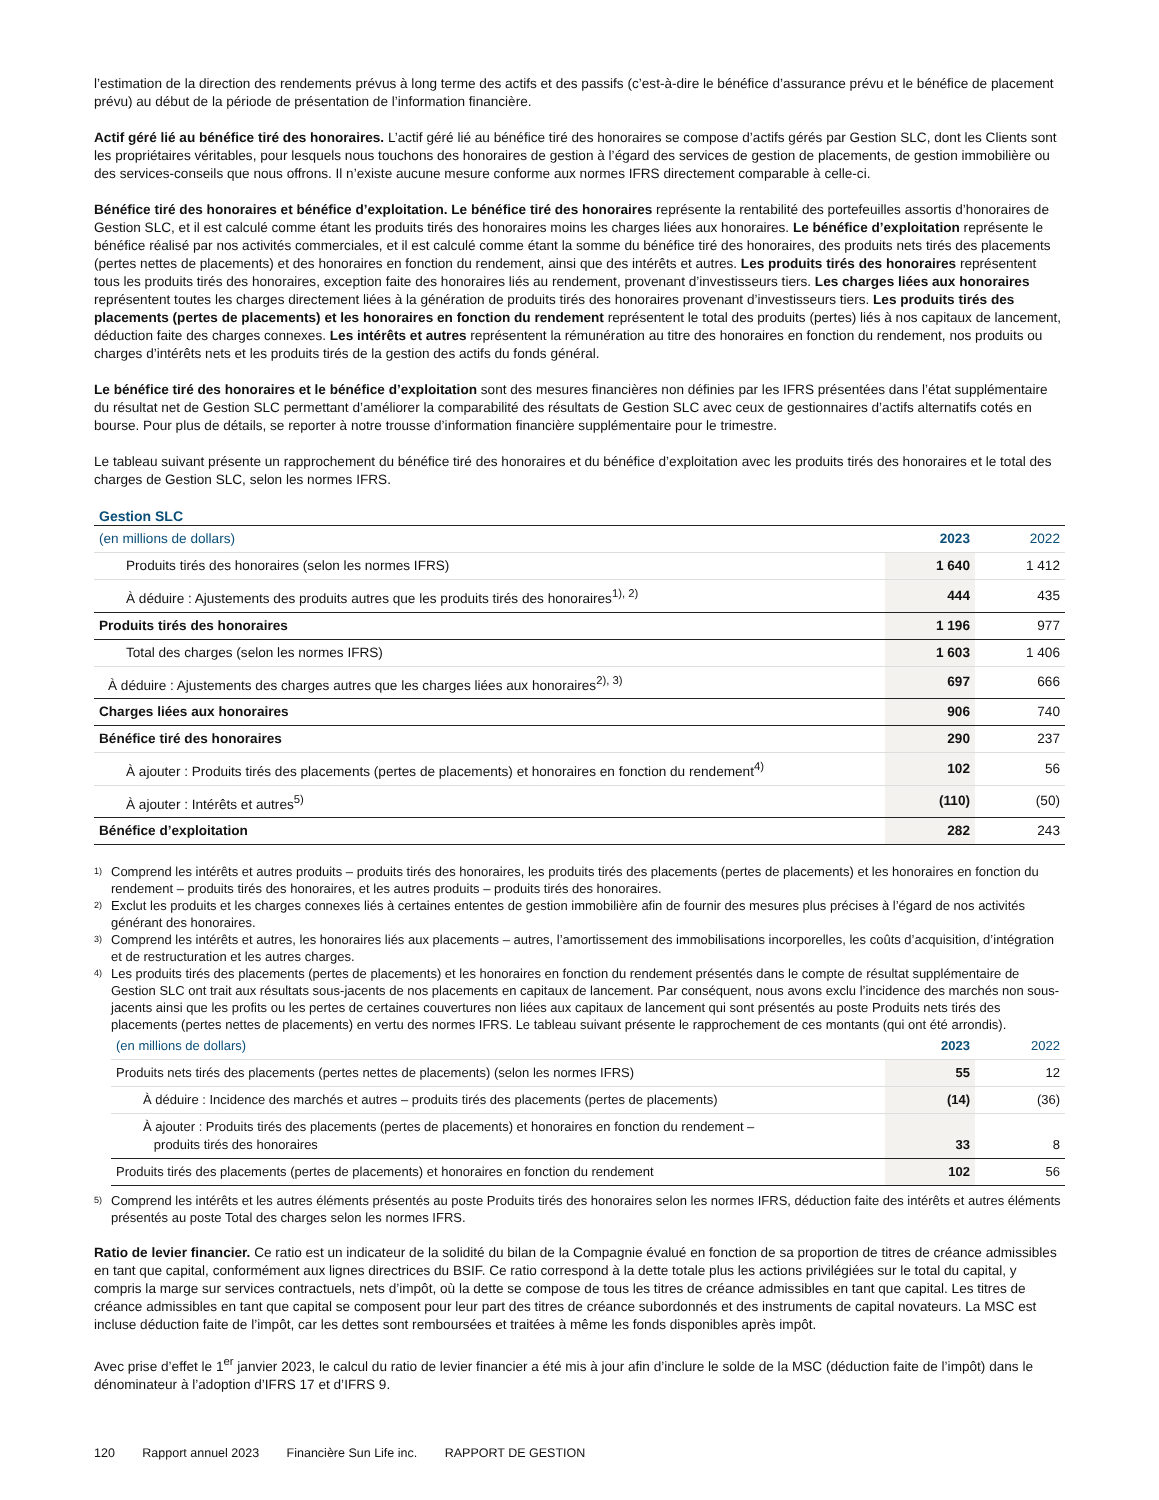l’estimation de la direction des rendements prévus à long terme des actifs et des passifs (c’est-à-dire le bénéfice d’assurance prévu et le bénéfice de placement prévu) au début de la période de présentation de l’information financière.
Actif géré lié au bénéfice tiré des honoraires. L’actif géré lié au bénéfice tiré des honoraires se compose d’actifs gérés par Gestion SLC, dont les Clients sont les propriétaires véritables, pour lesquels nous touchons des honoraires de gestion à l’égard des services de gestion de placements, de gestion immobilière ou des services-conseils que nous offrons. Il n’existe aucune mesure conforme aux normes IFRS directement comparable à celle-ci.
Bénéfice tiré des honoraires et bénéfice d’exploitation. Le bénéfice tiré des honoraires représente la rentabilité des portefeuilles assortis d’honoraires de Gestion SLC, et il est calculé comme étant les produits tirés des honoraires moins les charges liées aux honoraires. Le bénéfice d’exploitation représente le bénéfice réalisé par nos activités commerciales, et il est calculé comme étant la somme du bénéfice tiré des honoraires, des produits nets tirés des placements (pertes nettes de placements) et des honoraires en fonction du rendement, ainsi que des intérêts et autres. Les produits tirés des honoraires représentent tous les produits tirés des honoraires, exception faite des honoraires liés au rendement, provenant d’investisseurs tiers. Les charges liées aux honoraires représentent toutes les charges directement liées à la génération de produits tirés des honoraires provenant d’investisseurs tiers. Les produits tirés des placements (pertes de placements) et les honoraires en fonction du rendement représentent le total des produits (pertes) liés à nos capitaux de lancement, déduction faite des charges connexes. Les intérêts et autres représentent la rémunération au titre des honoraires en fonction du rendement, nos produits ou charges d’intérêts nets et les produits tirés de la gestion des actifs du fonds général.
Le bénéfice tiré des honoraires et le bénéfice d’exploitation sont des mesures financières non définies par les IFRS présentées dans l’état supplémentaire du résultat net de Gestion SLC permettant d’améliorer la comparabilité des résultats de Gestion SLC avec ceux de gestionnaires d’actifs alternatifs cotés en bourse. Pour plus de détails, se reporter à notre trousse d’information financière supplémentaire pour le trimestre.
Le tableau suivant présente un rapprochement du bénéfice tiré des honoraires et du bénéfice d’exploitation avec les produits tirés des honoraires et le total des charges de Gestion SLC, selon les normes IFRS.
Gestion SLC
| (en millions de dollars) | 2023 | 2022 |
| --- | --- | --- |
| Produits tirés des honoraires (selon les normes IFRS) | 1 640 | 1 412 |
| À déduire : Ajustements des produits autres que les produits tirés des honoraires<sup>1), 2)</sup> | 444 | 435 |
| Produits tirés des honoraires | 1 196 | 977 |
| Total des charges (selon les normes IFRS) | 1 603 | 1 406 |
| À déduire : Ajustements des charges autres que les charges liées aux honoraires<sup>2), 3)</sup> | 697 | 666 |
| Charges liées aux honoraires | 906 | 740 |
| Bénéfice tiré des honoraires | 290 | 237 |
| À ajouter : Produits tirés des placements (pertes de placements) et honoraires en fonction du rendement<sup>4)</sup> | 102 | 56 |
| À ajouter : Intérêts et autres<sup>5)</sup> | (110) | (50) |
| Bénéfice d’exploitation | 282 | 243 |
1) Comprend les intérêts et autres produits – produits tirés des honoraires, les produits tirés des placements (pertes de placements) et les honoraires en fonction du rendement – produits tirés des honoraires, et les autres produits – produits tirés des honoraires.
2) Exclut les produits et les charges connexes liés à certaines ententes de gestion immobilière afin de fournir des mesures plus précises à l’égard de nos activités générant des honoraires.
3) Comprend les intérêts et autres, les honoraires liés aux placements – autres, l’amortissement des immobilisations incorporelles, les coûts d’acquisition, d’intégration et de restructuration et les autres charges.
4) Les produits tirés des placements (pertes de placements) et les honoraires en fonction du rendement présentés dans le compte de résultat supplémentaire de Gestion SLC ont trait aux résultats sous-jacents de nos placements en capitaux de lancement. Par conséquent, nous avons exclu l’incidence des marchés non sous-jacents ainsi que les profits ou les pertes de certaines couvertures non liées aux capitaux de lancement qui sont présentés au poste Produits nets tirés des placements (pertes nettes de placements) en vertu des normes IFRS. Le tableau suivant présente le rapprochement de ces montants (qui ont été arrondis).
| (en millions de dollars) | 2023 | 2022 |
| --- | --- | --- |
| Produits nets tirés des placements (pertes nettes de placements) (selon les normes IFRS) | 55 | 12 |
| À déduire : Incidence des marchés et autres – produits tirés des placements (pertes de placements) | (14) | (36) |
| À ajouter : Produits tirés des placements (pertes de placements) et honoraires en fonction du rendement – produits tirés des honoraires | 33 | 8 |
| Produits tirés des placements (pertes de placements) et honoraires en fonction du rendement | 102 | 56 |
5) Comprend les intérêts et les autres éléments présentés au poste Produits tirés des honoraires selon les normes IFRS, déduction faite des intérêts et autres éléments présentés au poste Total des charges selon les normes IFRS.
Ratio de levier financier. Ce ratio est un indicateur de la solidité du bilan de la Compagnie évalué en fonction de sa proportion de titres de créance admissibles en tant que capital, conformément aux lignes directrices du BSIF. Ce ratio correspond à la dette totale plus les actions privilégiées sur le total du capital, y compris la marge sur services contractuels, nets d’impôt, où la dette se compose de tous les titres de créance admissibles en tant que capital. Les titres de créance admissibles en tant que capital se composent pour leur part des titres de créance subordonnés et des instruments de capital novateurs. La MSC est incluse déduction faite de l’impôt, car les dettes sont remboursées et traitées à même les fonds disponibles après impôt.
Avec prise d’effet le 1<sup>er</sup> janvier 2023, le calcul du ratio de levier financier a été mis à jour afin d’inclure le solde de la MSC (déduction faite de l’impôt) dans le dénominateur à l’adoption d’IFRS 17 et d’IFRS 9.
120 Rapport annuel 2023 Financière Sun Life inc. RAPPORT DE GESTION